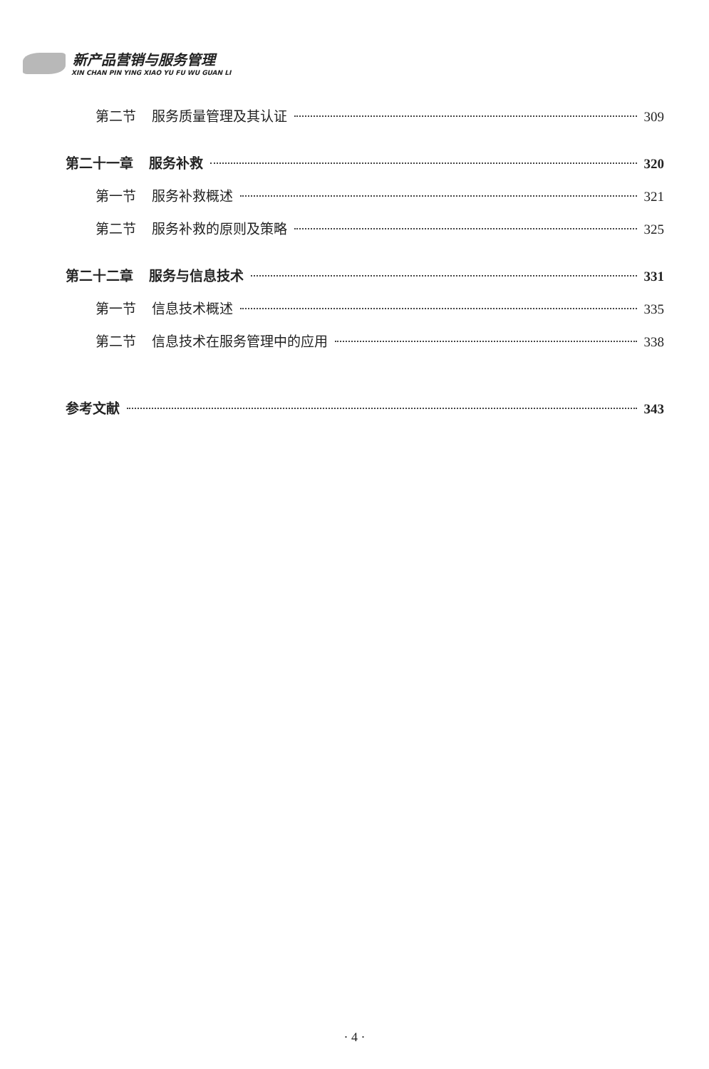新产品营销与服务管理
XIN CHAN PIN YING XIAO YU FU WU GUAN LI
第二节 服务质量管理及其认证 309
第二十一章 服务补救 320
第一节 服务补救概述 321
第二节 服务补救的原则及策略 325
第二十二章 服务与信息技术 331
第一节 信息技术概述 335
第二节 信息技术在服务管理中的应用 338
参考文献 343
· 4 ·